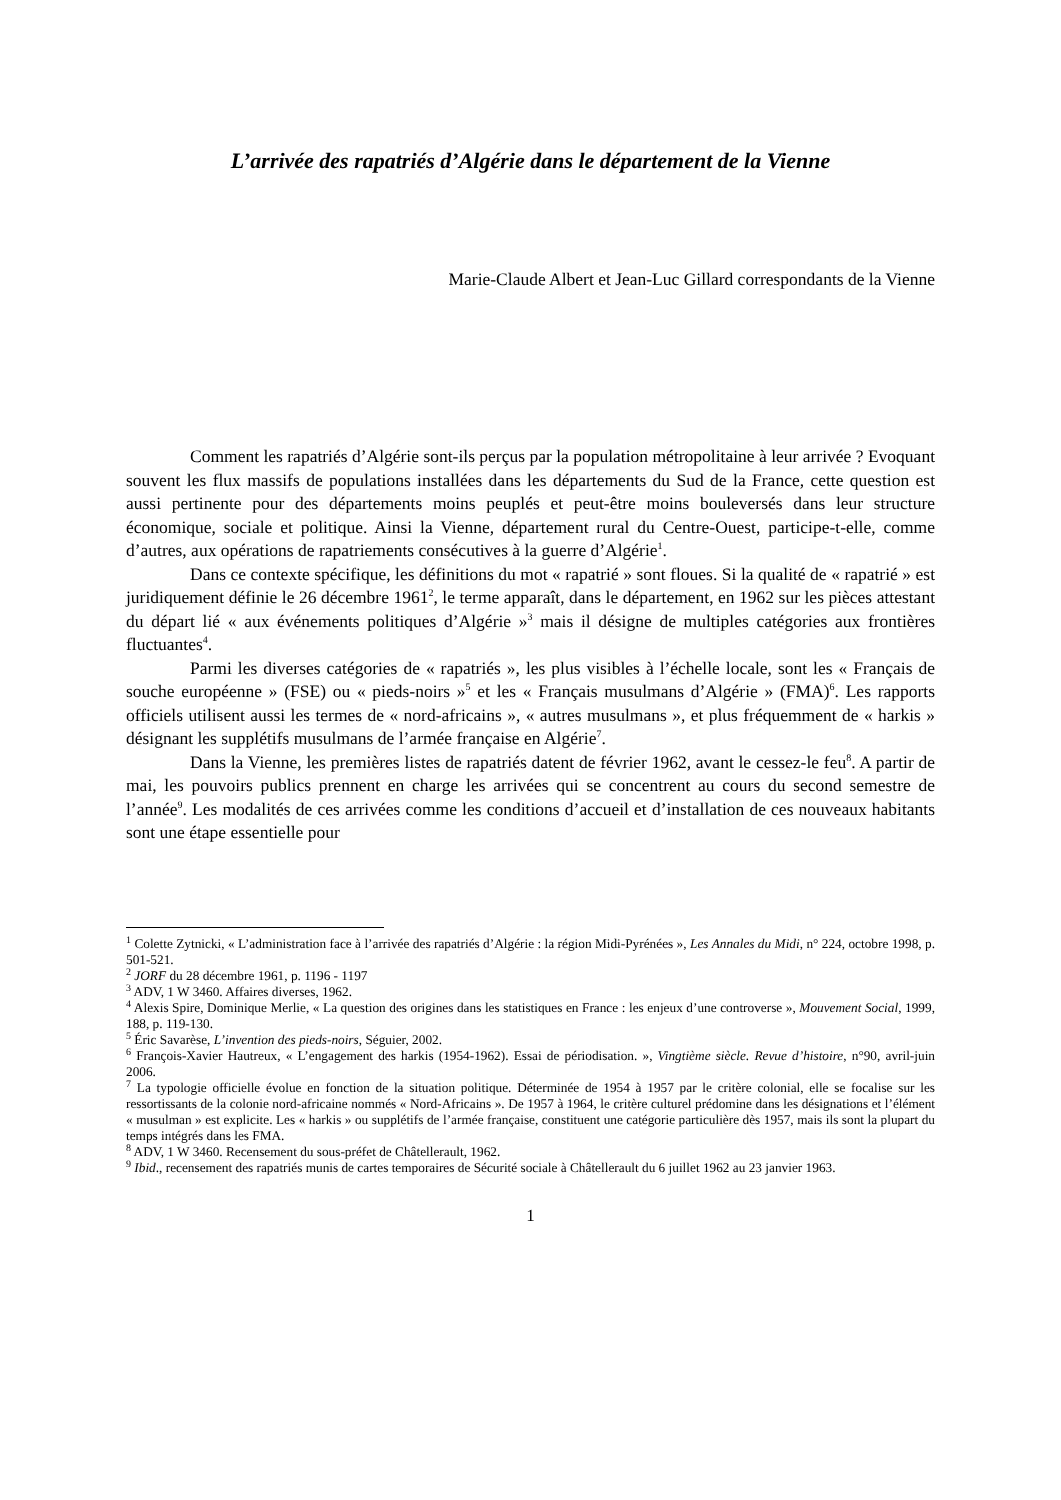L’arrivée des rapatriés d’Algérie dans le département de la Vienne
Marie-Claude Albert et Jean-Luc Gillard correspondants de la Vienne
Comment les rapatriés d’Algérie sont-ils perçus par la population métropolitaine à leur arrivée ? Evoquant souvent les flux massifs de populations installées dans les départements du Sud de la France, cette question est aussi pertinente pour des départements moins peuplés et peut-être moins bouleversés dans leur structure économique, sociale et politique. Ainsi la Vienne, département rural du Centre-Ouest, participe-t-elle, comme d’autres, aux opérations de rapatriements consécutives à la guerre d’Algérie<sup>1</sup>.
Dans ce contexte spécifique, les définitions du mot « rapatrié » sont floues. Si la qualité de « rapatrié » est juridiquement définie le 26 décembre 1961<sup>2</sup>, le terme apparaît, dans le département, en 1962 sur les pièces attestant du départ lié « aux événements politiques d’Algérie »<sup>3</sup> mais il désigne de multiples catégories aux frontières fluctuantes<sup>4</sup>.
Parmi les diverses catégories de « rapatriés », les plus visibles à l’échelle locale, sont les « Français de souche européenne » (FSE) ou « pieds-noirs »<sup>5</sup> et les « Français musulmans d’Algérie » (FMA)<sup>6</sup>. Les rapports officiels utilisent aussi les termes de « nord-africains », « autres musulmans », et plus fréquemment de « harkis » désignant les supplétifs musulmans de l’armée française en Algérie<sup>7</sup>.
Dans la Vienne, les premières listes de rapatriés datent de février 1962, avant le cessez-le feu<sup>8</sup>. A partir de mai, les pouvoirs publics prennent en charge les arrivées qui se concentrent au cours du second semestre de l’année<sup>9</sup>. Les modalités de ces arrivées comme les conditions d’accueil et d’installation de ces nouveaux habitants sont une étape essentielle pour
<sup>1</sup> Colette Zytnicki, « L’administration face à l’arrivée des rapatriés d’Algérie : la région Midi-Pyrénées », Les Annales du Midi, n° 224, octobre 1998, p. 501-521.
<sup>2</sup> JORF du 28 décembre 1961, p. 1196 - 1197
<sup>3</sup> ADV, 1 W 3460. Affaires diverses, 1962.
<sup>4</sup> Alexis Spire, Dominique Merlie, « La question des origines dans les statistiques en France : les enjeux d’une controverse », Mouvement Social, 1999, 188, p. 119-130.
<sup>5</sup> Éric Savarèse, L’invention des pieds-noirs, Séguier, 2002.
<sup>6</sup> François-Xavier Hautreux, « L’engagement des harkis (1954-1962). Essai de périodisation. », Vingtième siècle. Revue d’histoire, n°90, avril-juin 2006.
<sup>7</sup> La typologie officielle évolue en fonction de la situation politique. Déterminée de 1954 à 1957 par le critère colonial, elle se focalise sur les ressortissants de la colonie nord-africaine nommés « Nord-Africains ». De 1957 à 1964, le critère culturel prédomine dans les désignations et l’élément « musulman » est explicite. Les « harkis » ou supplétifs de l’armée française, constituent une catégorie particulière dès 1957, mais ils sont la plupart du temps intégrés dans les FMA.
<sup>8</sup> ADV, 1 W 3460. Recensement du sous-préfet de Châtellerault, 1962.
<sup>9</sup> Ibid., recensement des rapatriés munis de cartes temporaires de Sécurité sociale à Châtellerault du 6 juillet 1962 au 23 janvier 1963.
1